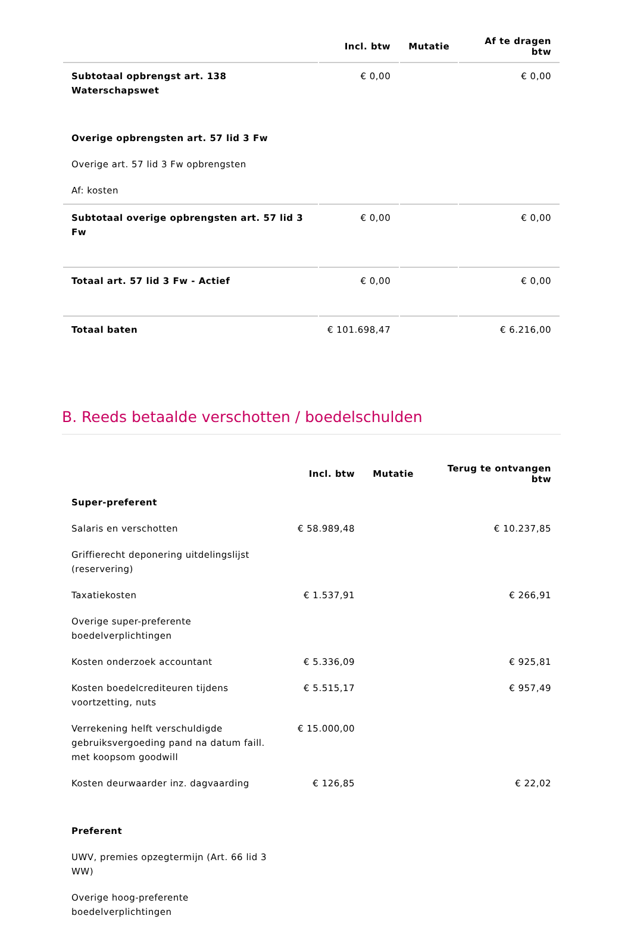| | Incl. btw | Mutatie | Af te dragen btw |
| --- | --- | --- | --- |
| Subtotaal opbrengst art. 138 Waterschapswet | € 0,00 | | € 0,00 |
| Overige opbrengsten art. 57 lid 3 Fw | | | |
| Overige art. 57 lid 3 Fw opbrengsten | | | |
| Af: kosten | | | |
| Subtotaal overige opbrengsten art. 57 lid 3 Fw | € 0,00 | | € 0,00 |
| Totaal art. 57 lid 3 Fw - Actief | € 0,00 | | € 0,00 |
| Totaal baten | € 101.698,47 | | € 6.216,00 |
B. Reeds betaalde verschotten / boedelschulden
| | Incl. btw | Mutatie | Terug te ontvangen btw |
| --- | --- | --- | --- |
| Super-preferent | | | |
| Salaris en verschotten | € 58.989,48 | | € 10.237,85 |
| Griffierecht deponering uitdelingslijst (reservering) | | | |
| Taxatiekosten | € 1.537,91 | | € 266,91 |
| Overige super-preferente boedelverplichtingen | | | |
| Kosten onderzoek accountant | € 5.336,09 | | € 925,81 |
| Kosten boedelcrediteuren tijdens voortzetting, nuts | € 5.515,17 | | € 957,49 |
| Verrekening helft verschuldigde gebruiksvergoeding pand na datum faill. met koopsom goodwill | € 15.000,00 | | |
| Kosten deurwaarder inz. dagvaarding | € 126,85 | | € 22,02 |
| Preferent | | | |
| UWV, premies opzegtermijn (Art. 66 lid 3 WW) | | | |
| Overige hoog-preferente boedelverplichtingen | | | |